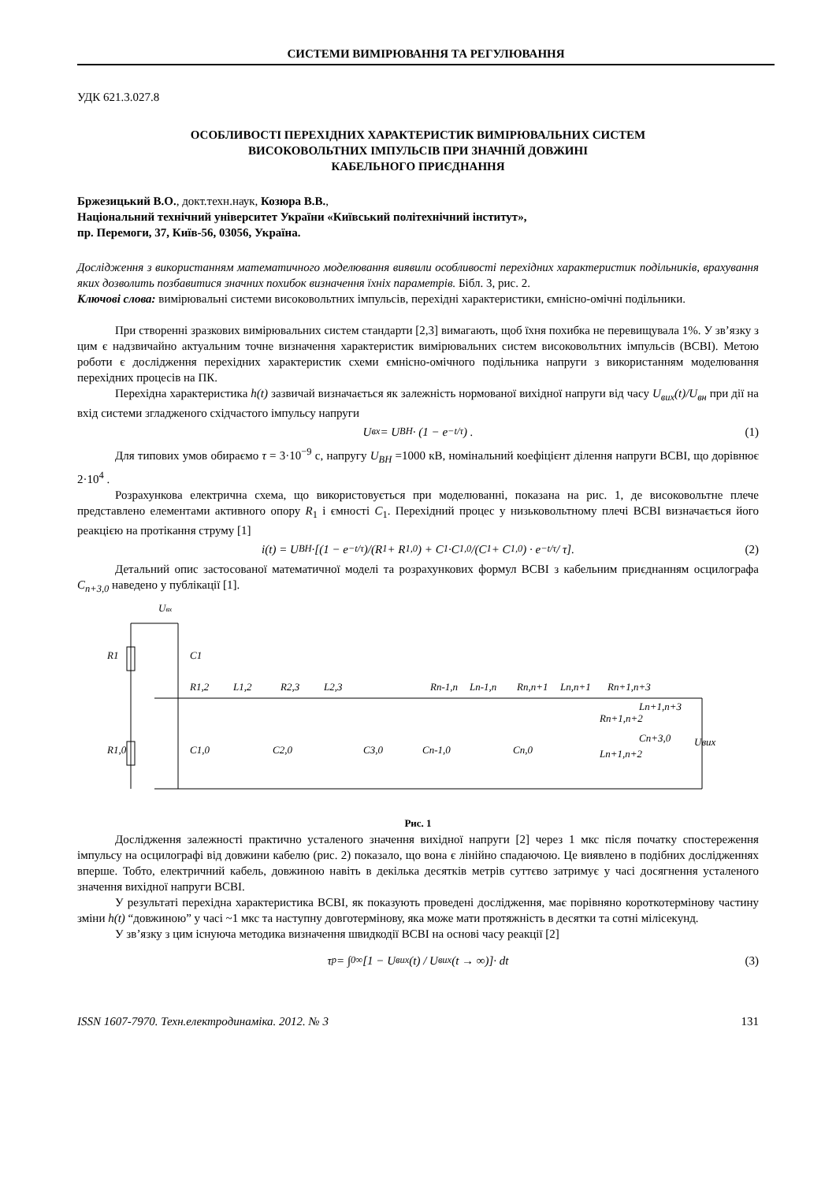СИСТЕМИ ВИМІРЮВАННЯ ТА РЕГУЛЮВАННЯ
УДК 621.3.027.8
ОСОБЛИВОСТІ ПЕРЕХІДНИХ ХАРАКТЕРИСТИК ВИМІРЮВАЛЬНИХ СИСТЕМ
ВИСОКОВОЛЬТНИХ ІМПУЛЬСІВ ПРИ ЗНАЧНІЙ ДОВЖИНІ
КАБЕЛЬНОГО ПРИЄДНАННЯ
Бржезицький В.О., докт.техн.наук, Козюра В.В.,
Національний технічний університет України «Київський політехнічний інститут»,
пр. Перемоги, 37, Київ-56, 03056, Україна.
Дослідження з використанням математичного моделювання виявили особливості перехідних характеристик подільників, врахування яких дозволить позбавитися значних похибок визначення їхніх параметрів. Бібл. 3, рис. 2.
Ключові слова: вимірювальні системи високовольтних імпульсів, перехідні характеристики, ємнісно-омічні подільники.
При створенні зразкових вимірювальних систем стандарти [2,3] вимагають, щоб їхня похибка не перевищувала 1%. У зв’язку з цим є надзвичайно актуальним точне визначення характеристик вимірювальних систем високовольтних імпульсів (ВСВІ). Метою роботи є дослідження перехідних характеристик схеми ємнісно-омічного подільника напруги з використанням моделювання перехідних процесів на ПК.
Перехідна характеристика h(t) зазвичай визначається як залежність нормованої вихідної напруги від часу U<sub>вих</sub>(t)/U<sub>вн</sub> при дії на вхід системи згладженого східчастого імпульсу напруги
U<sub>вх</sub> = U<sub>ВН</sub> · (1 − e<sup>−t/τ</sup>) . (1)
Для типових умов обираємо τ = 3·10<sup>−9</sup> с, напругу U<sub>ВН</sub> =1000 кВ, номінальний коефіцієнт ділення напруги ВСВІ, що дорівнює 2·10<sup>4</sup> .
Розрахункова електрична схема, що використовується при моделюванні, показана на рис. 1, де високовольтне плече представлено елементами активного опору R<sub>1</sub> і ємності C<sub>1</sub>. Перехідний процес у низьковольтному плечі ВСВІ визначається його реакцією на протікання струму [1]
i(t) = U<sub>ВН</sub> ·[(1 − e<sup>−t/τ</sup>)/(R<sub>1</sub> + R<sub>1,0</sub>) + C<sub>1</sub>·C<sub>1,0</sub>/(C<sub>1</sub> + C<sub>1,0</sub>) · e<sup>−t/τ</sup> / τ]. (2)
Детальний опис застосованої математичної моделі та розрахункових формул ВСВІ з кабельним приєднанням осцилографа C<sub>n+3,0</sub> наведено у публікації [1].
Uвх
R1
C1
R1,2
L1,2
R2,3
L2,3
Rn-1,n
Ln-1,n
Rn,n+1
Ln,n+1
Rn+1,n+3
R1,0
C1,0
C2,0
C3,0
Cn-1,0
Cn,0
Rn+1,n+2
Ln+1,n+2
Ln+1,n+3
Cn+3,0
Uвих
Рис. 1
Дослідження залежності практично усталеного значення вихідної напруги [2] через 1 мкс після початку спостереження імпульсу на осцилографі від довжини кабелю (рис. 2) показало, що вона є лінійно спадаючою. Це виявлено в подібних дослідженнях вперше. Тобто, електричний кабель, довжиною навіть в декілька десятків метрів суттєво затримує у часі досягнення усталеного значення вихідної напруги ВСВІ.
У результаті перехідна характеристика ВСВІ, як показують проведені дослідження, має порівняно короткотермінову частину зміни h(t) “довжиною” у часі ~1 мкс та наступну довготермінову, яка може мати протяжність в десятки та сотні мілісекунд.
У зв’язку з цим існуюча методика визначення швидкодії ВСВІ на основі часу реакції [2]
τ<sub>p</sub> = ∫<sub>0</sub><sup>∞</sup>[1 − U<sub>вих</sub>(t) / U<sub>вих</sub>(t → ∞)]· dt (3)
ISSN 1607-7970. Техн.електродинаміка. 2012. № 3 131